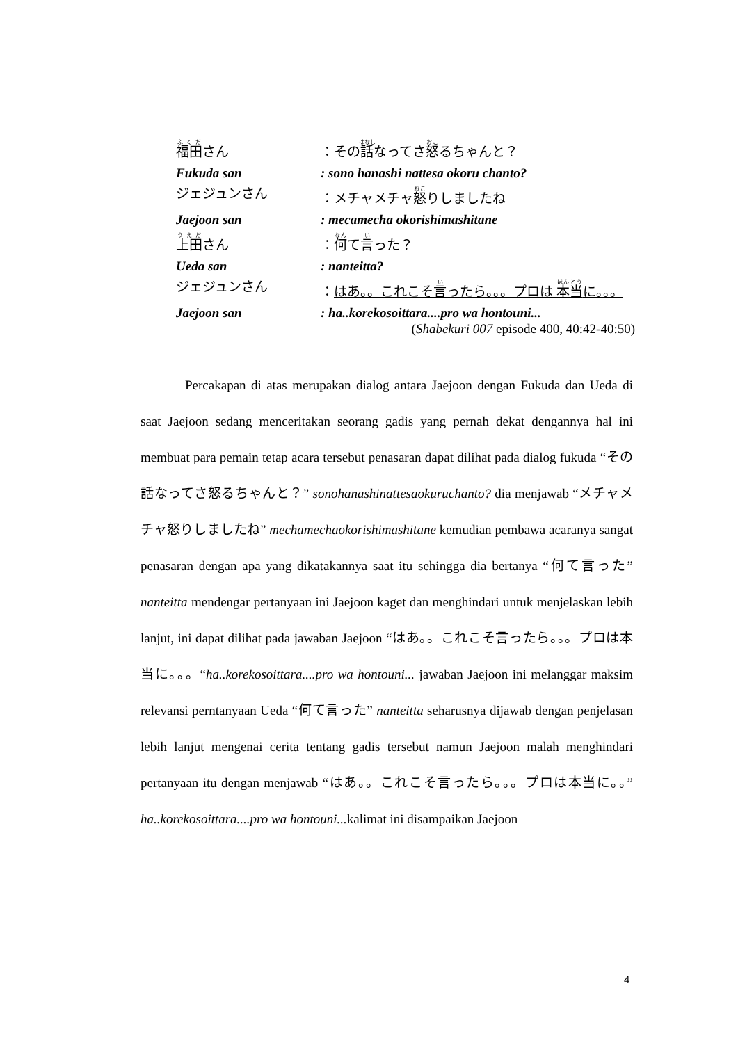福田さん ：その話なってさ怒るちゃんと？
Fukuda san : sono hanashi nattesa okoru chanto?
ジェジュンさん ：メチャメチャ怒りしましたね
Jaejoon san : mecamecha okorishimashitane
上田さん ：何て言った？
Ueda san : nanteitta?
ジェジュンさん ：はあ。。これこそ言ったら。。。プロは 本当に。。。
Jaejoon san : ha..korekosoittara....pro wa hontouni...
(Shabekuri 007 episode 400, 40:42-40:50)
Percakapan di atas merupakan dialog antara Jaejoon dengan Fukuda dan Ueda di saat Jaejoon sedang menceritakan seorang gadis yang pernah dekat dengannya hal ini membuat para pemain tetap acara tersebut penasaran dapat dilihat pada dialog fukuda “その話なってさ怒るちゃんと？” sonohanashinattesaokuruchanto? dia menjawab “メチャメチャ怒りしましたね” mechamechaokorishimashitane kemudian pembawa acaranya sangat penasaran dengan apa yang dikatakannya saat itu sehingga dia bertanya “何て言った” nanteitta mendengar pertanyaan ini Jaejoon kaget dan menghindari untuk menjelaskan lebih lanjut, ini dapat dilihat pada jawaban Jaejoon “はあ。。これこそ言ったら。。。プロは本当に。。。“ha..korekosoittara....pro wa hontouni... jawaban Jaejoon ini melanggar maksim relevansi perntanyaan Ueda “何て言った” nanteitta seharusnya dijawab dengan penjelasan lebih lanjut mengenai cerita tentang gadis tersebut namun Jaejoon malah menghindari pertanyaan itu dengan menjawab “はあ。。これこそ言ったら。。。プロは本当に。。” ha..korekosoittara....pro wa hontouni... kalimat ini disampaikan Jaejoon
4